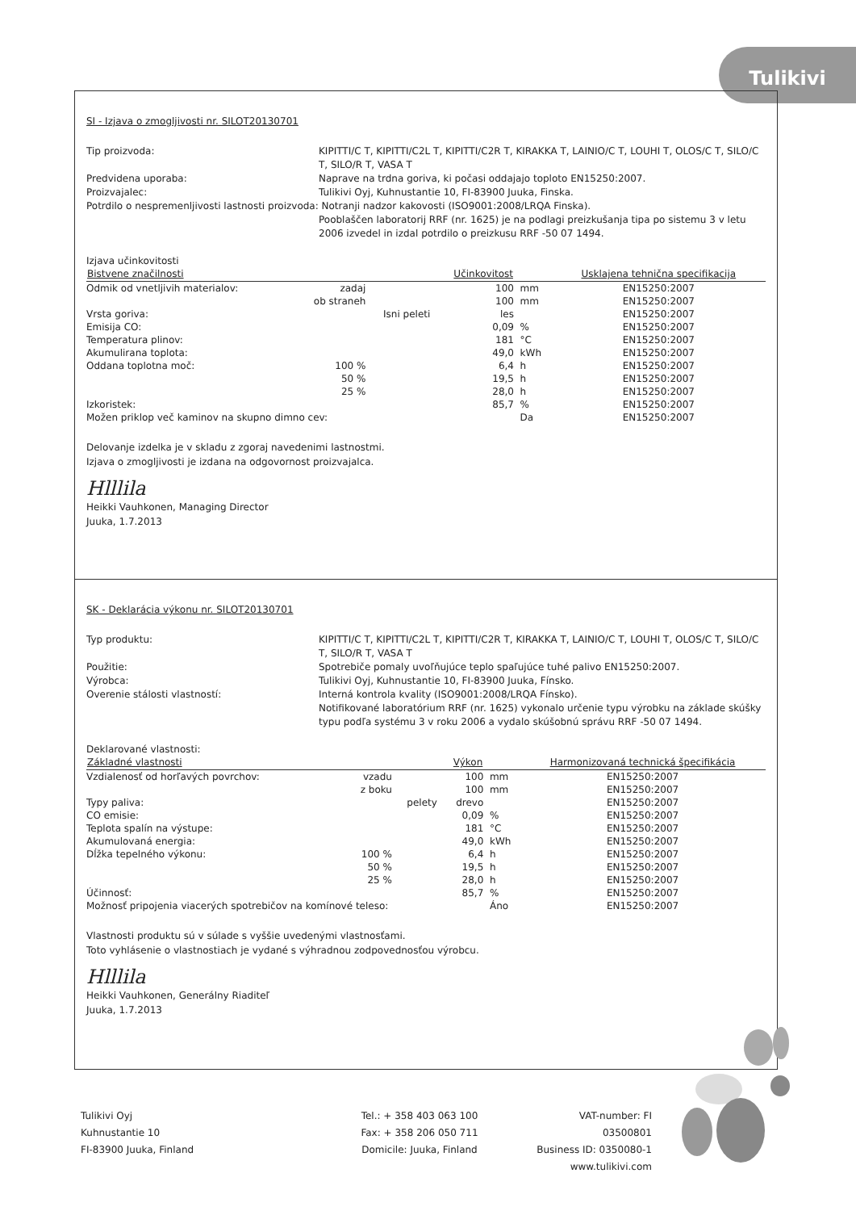Tulikivi
SI - Izjava o zmogljivosti nr. SILOT20130701
Tip proizvoda: KIPITTI/C T, KIPITTI/C2L T, KIPITTI/C2R T, KIRAKKA T, LAINIO/C T, LOUHI T, OLOS/C T, SILO/C T, SILO/R T, VASA T
Predvidena uporaba: Naprave na trdna goriva, ki počasi oddajajo toploto EN15250:2007.
Proizvajalec: Tulikivi Oyj, Kuhnustantie 10, FI-83900 Juuka, Finska.
Potrdilo o nespremenljivosti lastnosti proizvoda: Notranji nadzor kakovosti (ISO9001:2008/LRQA Finska).
Pooblaščen laboratorij RRF (nr. 1625) je na podlagi preizkušanja tipa po sistemu 3 v letu 2006 izvedel in izdal potrdilo o preizkusu RRF -50 07 1494.
Izjava učinkovitosti
| Bistvene značilnosti | | | Učinkovitost | | Usklajena tehnična specifikacija |
| --- | --- | --- | --- | --- | --- |
| Odmik od vnetljivih materialov: | zadaj | | 100 | mm | EN15250:2007 |
| | ob straneh | | 100 | mm | EN15250:2007 |
| Vrsta goriva: | | Isni peleti | les | | EN15250:2007 |
| Emisija CO: | | | 0,09 | % | EN15250:2007 |
| Temperatura plinov: | | | 181 | °C | EN15250:2007 |
| Akumulirana toplota: | | | 49,0 | kWh | EN15250:2007 |
| Oddana toplotna moč: | 100 % | | 6,4 | h | EN15250:2007 |
| | 50 % | | 19,5 | h | EN15250:2007 |
| | 25 % | | 28,0 | h | EN15250:2007 |
| Izkoristek: | | | 85,7 | % | EN15250:2007 |
| Možen priklop več kaminov na skupno dimno cev: | | | | Da | EN15250:2007 |
Delovanje izdelka je v skladu z zgoraj navedenimi lastnostmi.
Izjava o zmogljivosti je izdana na odgovornost proizvajalca.
Hlllila
Heikki Vauhkonen, Managing Director
Juuka, 1.7.2013
SK - Deklarácia výkonu nr. SILOT20130701
Typ produktu: KIPITTI/C T, KIPITTI/C2L T, KIPITTI/C2R T, KIRAKKA T, LAINIO/C T, LOUHI T, OLOS/C T, SILO/C T, SILO/R T, VASA T
Použitie: Spotrebiče pomaly uvoľňujúce teplo spaľujúce tuhé palivo EN15250:2007.
Výrobca: Tulikivi Oyj, Kuhnustantie 10, FI-83900 Juuka, Fínsko.
Overenie stálosti vlastností: Interná kontrola kvality (ISO9001:2008/LRQA Fínsko).
Notifikované laboratórium RRF (nr. 1625) vykonalo určenie typu výrobku na základe skúšky typu podľa systému 3 v roku 2006 a vydalo skúšobnú správu RRF -50 07 1494.
Deklarované vlastnosti:
| Základné vlastnosti | | | Výkon | | Harmonizovaná technická špecifikácia |
| --- | --- | --- | --- | --- | --- |
| Vzdialenosť od horľavých povrchov: | vzadu | | 100 | mm | EN15250:2007 |
| | z boku | | 100 | mm | EN15250:2007 |
| Typy paliva: | | pelety | drevo | | EN15250:2007 |
| CO emisie: | | | 0,09 | % | EN15250:2007 |
| Teplota spalín na výstupe: | | | 181 | °C | EN15250:2007 |
| Akumulovaná energia: | | | 49,0 | kWh | EN15250:2007 |
| Dĺžka tepelného výkonu: | 100 % | | 6,4 | h | EN15250:2007 |
| | 50 % | | 19,5 | h | EN15250:2007 |
| | 25 % | | 28,0 | h | EN15250:2007 |
| Účinnosť: | | | 85,7 | % | EN15250:2007 |
| Možnosť pripojenia viacerých spotrebičov na komínové teleso: | | | | Áno | EN15250:2007 |
Vlastnosti produktu sú v súlade s vyššie uvedenými vlastnosťami.
Toto vyhlásenie o vlastnostiach je vydané s výhradnou zodpovednosťou výrobcu.
Hlllila
Heikki Vauhkonen, Generálny Riaditeľ
Juuka, 1.7.2013
Tulikivi Oyj
Kuhnustantie 10
FI-83900 Juuka, Finland
Tel.: + 358 403 063 100
Fax: + 358 206 050 711
Domicile: Juuka, Finland
VAT-number: FI 03500801
Business ID: 0350080-1
www.tulikivi.com